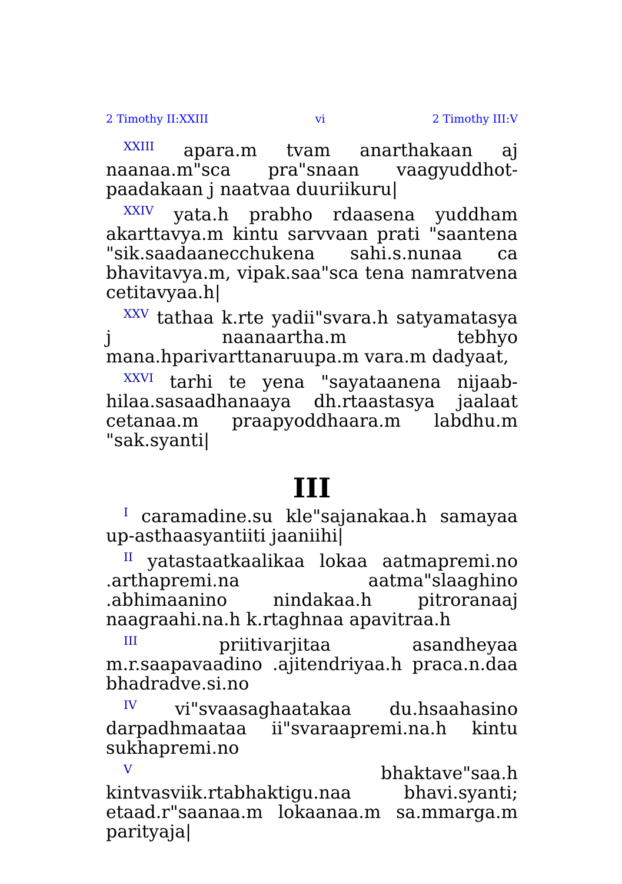2 Timothy II:XXIII vi 2 Timothy III:V
<sup>XXIII</sup> apara.m tvam anarthakaan aj naanaa.m"sca pra"snaan vaagyuddhot-paadakaan j naatvaa duuriikuru|
<sup>XXIV</sup> yata.h prabho rdaasena yuddham akarttavya.m kintu sarvvaan prati "saantena "sik.saadaanecchukena sahi.s.nunaa ca bhavitavya.m, vipak.saa"sca tena namratvena cetitavyaa.h|
<sup>XXV</sup> tathaa k.rte yadii"svara.h satyamatasya j naanaartha.m tebhyo mana.hparivarttanaruupa.m vara.m dadyaat,
<sup>XXVI</sup> tarhi te yena "sayataanena nijaab-hilaa.sasaadhanaaya dh.rtaastasya jaalaat cetanaa.m praapyoddhaara.m labdhu.m "sak.syanti|
III
<sup>I</sup> caramadine.su kle"sajanakaa.h samayaa up-asthaasyantiiti jaaniihi|
<sup>II</sup> yatastaatkaalikaa lokaa aatmapremi.no .arthapremi.na aatma"slaaghino .abhimaanino nindakaa.h pitroranaaj naagraahi.na.h k.rtaghnaa apavitraa.h
<sup>III</sup> priitivarjitaa asandheyaa m.r.saapavaadino .ajitendriyaa.h praca.n.daa bhadradve.si.no
<sup>IV</sup> vi"svaasaghaatakaa du.hsaahasino darpadhmaataa ii"svaraapremi.na.h kintu sukhapremi.no
<sup>V</sup> bhaktave"saa.h kintvasviik.rtabhaktigu.naa bhavi.syanti; etaad.r"saanaa.m lokaanaa.m sa.mmarga.m parityaja|